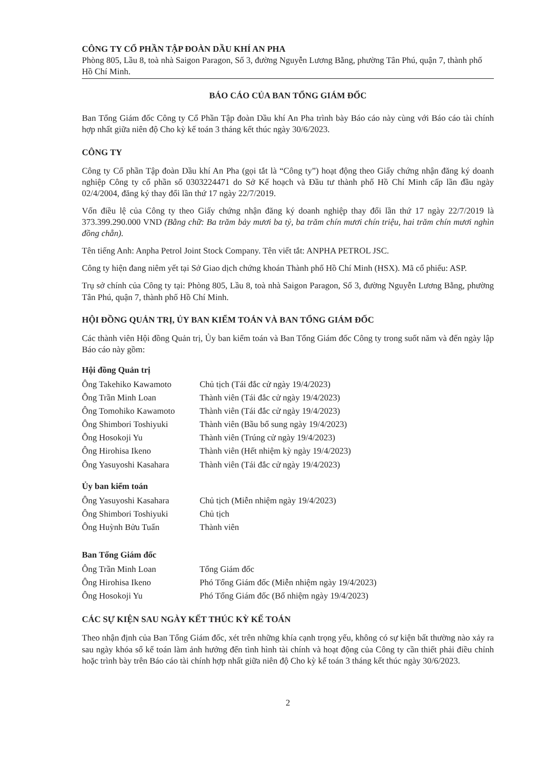CÔNG TY CỔ PHẦN TẬP ĐOÀN DẦU KHÍ AN PHA
Phòng 805, Lầu 8, toà nhà Saigon Paragon, Số 3, đường Nguyễn Lương Bằng, phường Tân Phú, quận 7, thành phố Hồ Chí Minh.
BÁO CÁO CỦA BAN TỔNG GIÁM ĐỐC
Ban Tổng Giám đốc Công ty Cổ Phần Tập đoàn Dầu khí An Pha trình bày Báo cáo này cùng với Báo cáo tài chính hợp nhất giữa niên độ Cho kỳ kế toán 3 tháng kết thúc ngày 30/6/2023.
CÔNG TY
Công ty Cổ phần Tập đoàn Dầu khí An Pha (gọi tắt là “Công ty”) hoạt động theo Giấy chứng nhận đăng ký doanh nghiệp Công ty cổ phần số 0303224471 do Sở Kế hoạch và Đầu tư thành phố Hồ Chí Minh cấp lần đầu ngày 02/4/2004, đăng ký thay đổi lần thứ 17 ngày 22/7/2019.
Vốn điều lệ của Công ty theo Giấy chứng nhận đăng ký doanh nghiệp thay đổi lần thứ 17 ngày 22/7/2019 là 373.399.290.000 VND (Bằng chữ: Ba trăm bảy mươi ba tỷ, ba trăm chín mươi chín triệu, hai trăm chín mươi nghìn đồng chẵn).
Tên tiếng Anh: Anpha Petrol Joint Stock Company. Tên viết tắt: ANPHA PETROL JSC.
Công ty hiện đang niêm yết tại Sở Giao dịch chứng khoán Thành phố Hồ Chí Minh (HSX). Mã cổ phiếu: ASP.
Trụ sở chính của Công ty tại: Phòng 805, Lầu 8, toà nhà Saigon Paragon, Số 3, đường Nguyễn Lương Bằng, phường Tân Phú, quận 7, thành phố Hồ Chí Minh.
HỘI ĐỒNG QUẢN TRỊ, ỦY BAN KIỂM TOÁN VÀ BAN TỔNG GIÁM ĐỐC
Các thành viên Hội đồng Quản trị, Ủy ban kiểm toán và Ban Tổng Giám đốc Công ty trong suốt năm và đến ngày lập Báo cáo này gồm:
Hội đồng Quản trị
| Ông Takehiko Kawamoto | Chủ tịch (Tái đắc cử ngày 19/4/2023) |
| Ông Trần Minh Loan | Thành viên (Tái đắc cử ngày 19/4/2023) |
| Ông Tomohiko Kawamoto | Thành viên (Tái đắc cử ngày 19/4/2023) |
| Ông Shimbori Toshiyuki | Thành viên (Bầu bổ sung ngày 19/4/2023) |
| Ông Hosokoji Yu | Thành viên (Trúng cử ngày 19/4/2023) |
| Ông Hirohisa Ikeno | Thành viên (Hết nhiệm kỳ ngày 19/4/2023) |
| Ông Yasuyoshi Kasahara | Thành viên (Tái đắc cử ngày 19/4/2023) |
Ủy ban kiểm toán
| Ông Yasuyoshi Kasahara | Chủ tịch (Miễn nhiệm ngày 19/4/2023) |
| Ông Shimbori Toshiyuki | Chủ tịch |
| Ông Huỳnh Bửu Tuấn | Thành viên |
Ban Tổng Giám đốc
| Ông Trần Minh Loan | Tổng Giám đốc |
| Ông Hirohisa Ikeno | Phó Tổng Giám đốc (Miễn nhiệm ngày 19/4/2023) |
| Ông Hosokoji Yu | Phó Tổng Giám đốc (Bổ nhiệm ngày 19/4/2023) |
CÁC SỰ KIỆN SAU NGÀY KẾT THÚC KỲ KẾ TOÁN
Theo nhận định của Ban Tổng Giám đốc, xét trên những khía cạnh trọng yếu, không có sự kiện bất thường nào xảy ra sau ngày khóa sổ kế toán làm ảnh hưởng đến tình hình tài chính và hoạt động của Công ty cần thiết phải điều chỉnh hoặc trình bày trên Báo cáo tài chính hợp nhất giữa niên độ Cho kỳ kế toán 3 tháng kết thúc ngày 30/6/2023.
2